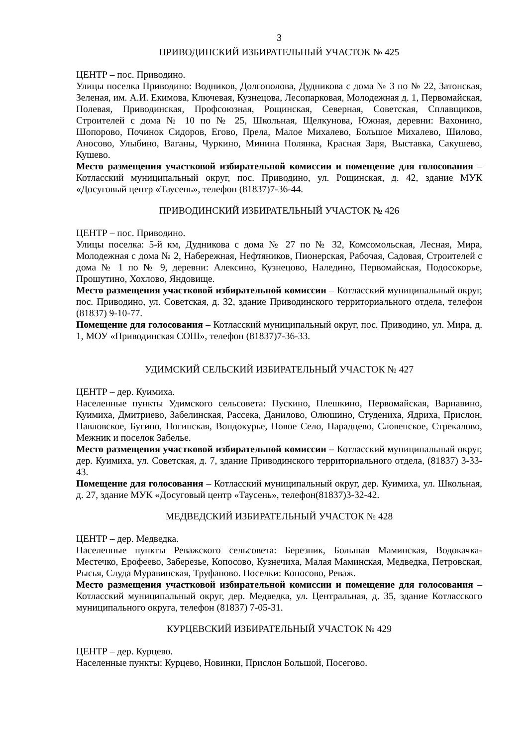3
ПРИВОДИНСКИЙ ИЗБИРАТЕЛЬНЫЙ УЧАСТОК № 425
ЦЕНТР – пос. Приводино.
Улицы поселка Приводино: Водников, Долгополова, Дудникова с дома № 3 по № 22, Затонская, Зеленая, им. А.И. Екимова, Ключевая, Кузнецова, Лесопарковая, Молодежная д. 1, Первомайская, Полевая, Приводинская, Профсоюзная, Рощинская, Северная, Советская, Сплавщиков, Строителей с дома № 10 по № 25, Школьная, Щелкунова, Южная, деревни: Вахонино, Шопорово, Починок Сидоров, Егово, Прела, Малое Михалево, Большое Михалево, Шилово, Аносово, Улыбино, Ваганы, Чуркино, Минина Полянка, Красная Заря, Выставка, Сакушево, Кушево.
Место размещения участковой избирательной комиссии и помещение для голосования – Котласский муниципальный округ, пос. Приводино, ул. Рощинская, д. 42, здание МУК «Досуговый центр «Таусень», телефон (81837)7-36-44.
ПРИВОДИНСКИЙ ИЗБИРАТЕЛЬНЫЙ УЧАСТОК № 426
ЦЕНТР – пос. Приводино.
Улицы поселка: 5-й км, Дудникова с дома № 27 по № 32, Комсомольская, Лесная, Мира, Молодежная с дома № 2, Набережная, Нефтяников, Пионерская, Рабочая, Садовая, Строителей с дома № 1 по № 9, деревни: Алексино, Кузнецово, Наледино, Первомайская, Подосокорье, Прошутино, Хохлово, Яндовище.
Место размещения участковой избирательной комиссии – Котласский муниципальный округ, пос. Приводино, ул. Советская, д. 32, здание Приводинского территориального отдела, телефон (81837) 9-10-77.
Помещение для голосования – Котласский муниципальный округ, пос. Приводино, ул. Мира, д. 1, МОУ «Приводинская СОШ», телефон (81837)7-36-33.
УДИМСКИЙ СЕЛЬСКИЙ ИЗБИРАТЕЛЬНЫЙ УЧАСТОК № 427
ЦЕНТР – дер. Куимиха.
Населенные пункты Удимского сельсовета: Пускино, Плешкино, Первомайская, Варнавино, Куимиха, Дмитриево, Забелинская, Рассека, Данилово, Олюшино, Студениха, Ядриха, Прислон, Павловское, Бугино, Ногинская, Вондокурье, Новое Село, Нарадцево, Словенское, Стрекалово, Межник и поселок Забелье.
Место размещения участковой избирательной комиссии – Котласский муниципальный округ, дер. Куимиха, ул. Советская, д. 7, здание Приводинского территориального отдела, (81837) 3-33-43.
Помещение для голосования – Котласский муниципальный округ, дер. Куимиха, ул. Школьная, д. 27, здание МУК «Досуговый центр «Таусень», телефон(81837)3-32-42.
МЕДВЕДСКИЙ ИЗБИРАТЕЛЬНЫЙ УЧАСТОК № 428
ЦЕНТР – дер. Медведка.
Населенные пункты Реважского сельсовета: Березник, Большая Маминская, Водокачка-Местечко, Ерофеево, Заберезье, Копосово, Кузнечиха, Малая Маминская, Медведка, Петровская, Рысья, Слуда Муравинская, Труфаново. Поселки: Копосово, Реваж.
Место размещения участковой избирательной комиссии и помещение для голосования – Котласский муниципальный округ, дер. Медведка, ул. Центральная, д. 35, здание Котласского муниципального округа, телефон (81837) 7-05-31.
КУРЦЕВСКИЙ ИЗБИРАТЕЛЬНЫЙ УЧАСТОК № 429
ЦЕНТР – дер. Курцево.
Населенные пункты: Курцево, Новинки, Прислон Большой, Посегово.